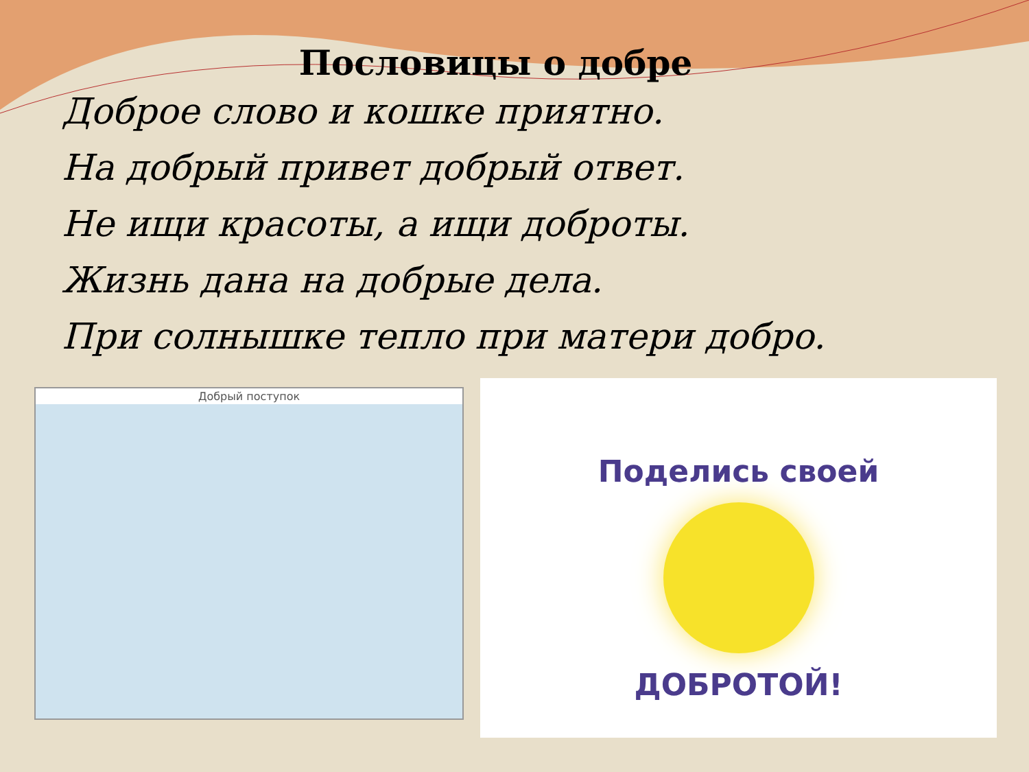Пословицы о добре
Доброе слово и кошке приятно.
На добрый привет добрый ответ.
Не ищи красоты, а ищи доброты.
Жизнь дана на добрые дела.
При солнышке тепло при матери добро.
Добрый поступок
Поделись своей
ДОБРОТОЙ!